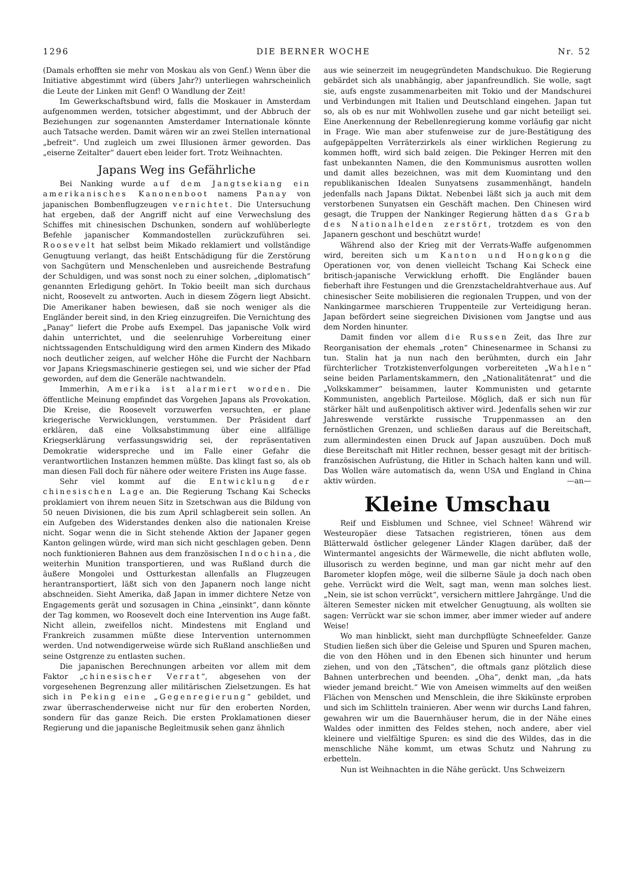1296 DIE BERNER WOCHE Nr. 52
(Damals erhofften sie mehr von Moskau als von Genf.) Wenn über die Initiative abgestimmt wird (übers Jahr?) unterliegen wahrscheinlich die Leute der Linken mit Genf! O Wandlung der Zeit!
Im Gewerkschaftsbund wird, falls die Moskauer in Amsterdam aufgenommen werden, totsicher abgestimmt, und der Abbruch der Beziehungen zur sogenannten Amsterdamer Internationale könnte auch Tatsache werden. Damit wären wir an zwei Stellen international „befreit“. Und zugleich um zwei Illusionen ärmer geworden. Das „eiserne Zeitalter“ dauert eben leider fort. Trotz Weihnachten.
Japans Weg ins Gefährliche
Bei Nanking wurde auf dem Jangtsekiang ein amerikanisches Kanonenboot namens Panay von japanischen Bombenflugzeugen vernichtet. Die Untersuchung hat ergeben, daß der Angriff nicht auf eine Verwechslung des Schiffes mit chinesischen Dschunken, sondern auf wohlüberlegte Befehle japanischer Kommandostellen zurückzuführen sei. Roosevelt hat selbst beim Mikado reklamiert und vollständige Genugtuung verlangt, das heißt Entschädigung für die Zerstörung von Sachgütern und Menschenleben und ausreichende Bestrafung der Schuldigen, und was sonst noch zu einer solchen, „diplomatisch“ genannten Erledigung gehört. In Tokio beeilt man sich durchaus nicht, Roosevelt zu antworten. Auch in diesem Zögern liegt Absicht. Die Amerikaner haben bewiesen, daß sie noch weniger als die Engländer bereit sind, in den Krieg einzugreifen. Die Vernichtung des „Panay“ liefert die Probe aufs Exempel. Das japanische Volk wird dahin unterrichtet, und die seelenruhige Vorbereitung einer nichtssagenden Entschuldigung wird den armen Kindern des Mikado noch deutlicher zeigen, auf welcher Höhe die Furcht der Nachbarn vor Japans Kriegsmaschinerie gestiegen sei, und wie sicher der Pfad geworden, auf dem die Generäle nachtwandeln.
Immerhin, Amerika ist alarmiert worden. Die öffentliche Meinung empfindet das Vorgehen Japans als Provokation. Die Kreise, die Roosevelt vorzuwerfen versuchten, er plane kriegerische Verwicklungen, verstummen. Der Präsident darf erklären, daß eine Volksabstimmung über eine allfällige Kriegserklärung verfassungswidrig sei, der repräsentativen Demokratie widerspreche und im Falle einer Gefahr die verantwortlichen Instanzen hemmen müßte. Das klingt fast so, als ob man diesen Fall doch für nähere oder weitere Fristen ins Auge fasse.
Sehr viel kommt auf die Entwicklung der chinesischen Lage an. Die Regierung Tschang Kai Schecks proklamiert von ihrem neuen Sitz in Szetschwan aus die Bildung von 50 neuen Divisionen, die bis zum April schlagbereit sein sollen. An ein Aufgeben des Widerstandes denken also die nationalen Kreise nicht. Sogar wenn die in Sicht stehende Aktion der Japaner gegen Kanton gelingen würde, wird man sich nicht geschlagen geben. Denn noch funktionieren Bahnen aus dem französischen Indochina, die weiterhin Munition transportieren, und was Rußland durch die äußere Mongolei und Ostturkestan allenfalls an Flugzeugen herantransportiert, läßt sich von den Japanern noch lange nicht abschneiden. Sieht Amerika, daß Japan in immer dichtere Netze von Engagements gerät und sozusagen in China „einsinkt“, dann könnte der Tag kommen, wo Roosevelt doch eine Intervention ins Auge faßt. Nicht allein, zweifellos nicht. Mindestens mit England und Frankreich zusammen müßte diese Intervention unternommen werden. Und notwendigerweise würde sich Rußland anschließen und seine Ostgrenze zu entlasten suchen.
Die japanischen Berechnungen arbeiten vor allem mit dem Faktor „chinesischer Verrat“, abgesehen von der vorgesehenen Begrenzung aller militärischen Zielsetzungen. Es hat sich in Peking eine „Gegenregierung“ gebildet, und zwar überraschenderweise nicht nur für den eroberten Norden, sondern für das ganze Reich. Die ersten Proklamationen dieser Regierung und die japanische Begleitmusik sehen ganz ähnlich
aus wie seinerzeit im neugegründeten Mandschukuo. Die Regierung gebärdet sich als unabhängig, aber japanfreundlich. Sie wolle, sagt sie, aufs engste zusammenarbeiten mit Tokio und der Mandschurei und Verbindungen mit Italien und Deutschland eingehen. Japan tut so, als ob es nur mit Wohlwollen zusehe und gar nicht beteiligt sei. Eine Anerkennung der Rebellenregierung komme vorläufig gar nicht in Frage. Wie man aber stufenweise zur de jure-Bestätigung des aufgepäppelten Verräterzirkels als einer wirklichen Regierung zu kommen hofft, wird sich bald zeigen. Die Pekinger Herren mit den fast unbekannten Namen, die den Kommunismus ausrotten wollen und damit alles bezeichnen, was mit dem Kuomintang und den republikanischen Idealen Sunyatsens zusammenhängt, handeln jedenfalls nach Japans Diktat. Nebenbei läßt sich ja auch mit dem verstorbenen Sunyatsen ein Geschäft machen. Den Chinesen wird gesagt, die Truppen der Nankinger Regierung hätten das Grab des Nationalhelden zerstört, trotzdem es von den Japanern geschont und beschützt wurde!
Während also der Krieg mit der Verrats-Waffe aufgenommen wird, bereiten sich um Kanton und Hongkong die Operationen vor, von denen vielleicht Tschang Kai Scheck eine britisch-japanische Verwicklung erhofft. Die Engländer bauen fieberhaft ihre Festungen und die Grenzstacheldrahtverhaue aus. Auf chinesischer Seite mobilisieren die regionalen Truppen, und von der Nankingarmee marschieren Truppenteile zur Verteidigung heran. Japan befördert seine siegreichen Divisionen vom Jangtse und aus dem Norden hinunter.
Damit finden vor allem die Russen Zeit, das Ihre zur Reorganisation der ehemals „roten“ Chinesenarmee in Schansi zu tun. Stalin hat ja nun nach den berühmten, durch ein Jahr fürchterlicher Trotzkistenverfolgungen vorbereiteten „Wahlen“ seine beiden Parlamentskammern, den „Nationalitätenrat“ und die „Volkskammer“ beisammen, lauter Kommunisten und getarnte Kommunisten, angeblich Parteilose. Möglich, daß er sich nun für stärker hält und außenpolitisch aktiver wird. Jedenfalls sehen wir zur Jahreswende verstärkte russische Truppenmassen an den fernöstlichen Grenzen, und schließen daraus auf die Bereitschaft, zum allermindesten einen Druck auf Japan auszuüben. Doch muß diese Bereitschaft mit Hitler rechnen, besser gesagt mit der britisch-französischen Aufrüstung, die Hitler in Schach halten kann und will. Das Wollen wäre automatisch da, wenn USA und England in China aktiv würden. —an—
Kleine Umschau
Reif und Eisblumen und Schnee, viel Schnee! Während wir Westeuropäer diese Tatsachen registrieren, tönen aus dem Blätterwald östlicher gelegener Länder Klagen darüber, daß der Wintermantel angesichts der Wärmewelle, die nicht abfluten wolle, illusorisch zu werden beginne, und man gar nicht mehr auf den Barometer klopfen möge, weil die silberne Säule ja doch nach oben gehe. Verrückt wird die Welt, sagt man, wenn man solches liest. „Nein, sie ist schon verrückt“, versichern mittlere Jahrgänge. Und die älteren Semester nicken mit etwelcher Genugtuung, als wollten sie sagen: Verrückt war sie schon immer, aber immer wieder auf andere Weise!
Wo man hinblickt, sieht man durchpflügte Schneefelder. Ganze Studien ließen sich über die Geleise und Spuren und Spuren machen, die von den Höhen und in den Ebenen sich hinunter und herum ziehen, und von den „Tätschen“, die oftmals ganz plötzlich diese Bahnen unterbrechen und beenden. „Oha“, denkt man, „da hats wieder jemand breicht.“ Wie von Ameisen wimmelts auf den weißen Flächen von Menschen und Menschlein, die ihre Skikünste erproben und sich im Schlitteln trainieren. Aber wenn wir durchs Land fahren, gewahren wir um die Bauernhäuser herum, die in der Nähe eines Waldes oder inmitten des Feldes stehen, noch andere, aber viel kleinere und vielfältige Spuren: es sind die des Wildes, das in die menschliche Nähe kommt, um etwas Schutz und Nahrung zu erbetteln.
Nun ist Weihnachten in die Nähe gerückt. Uns Schweizern